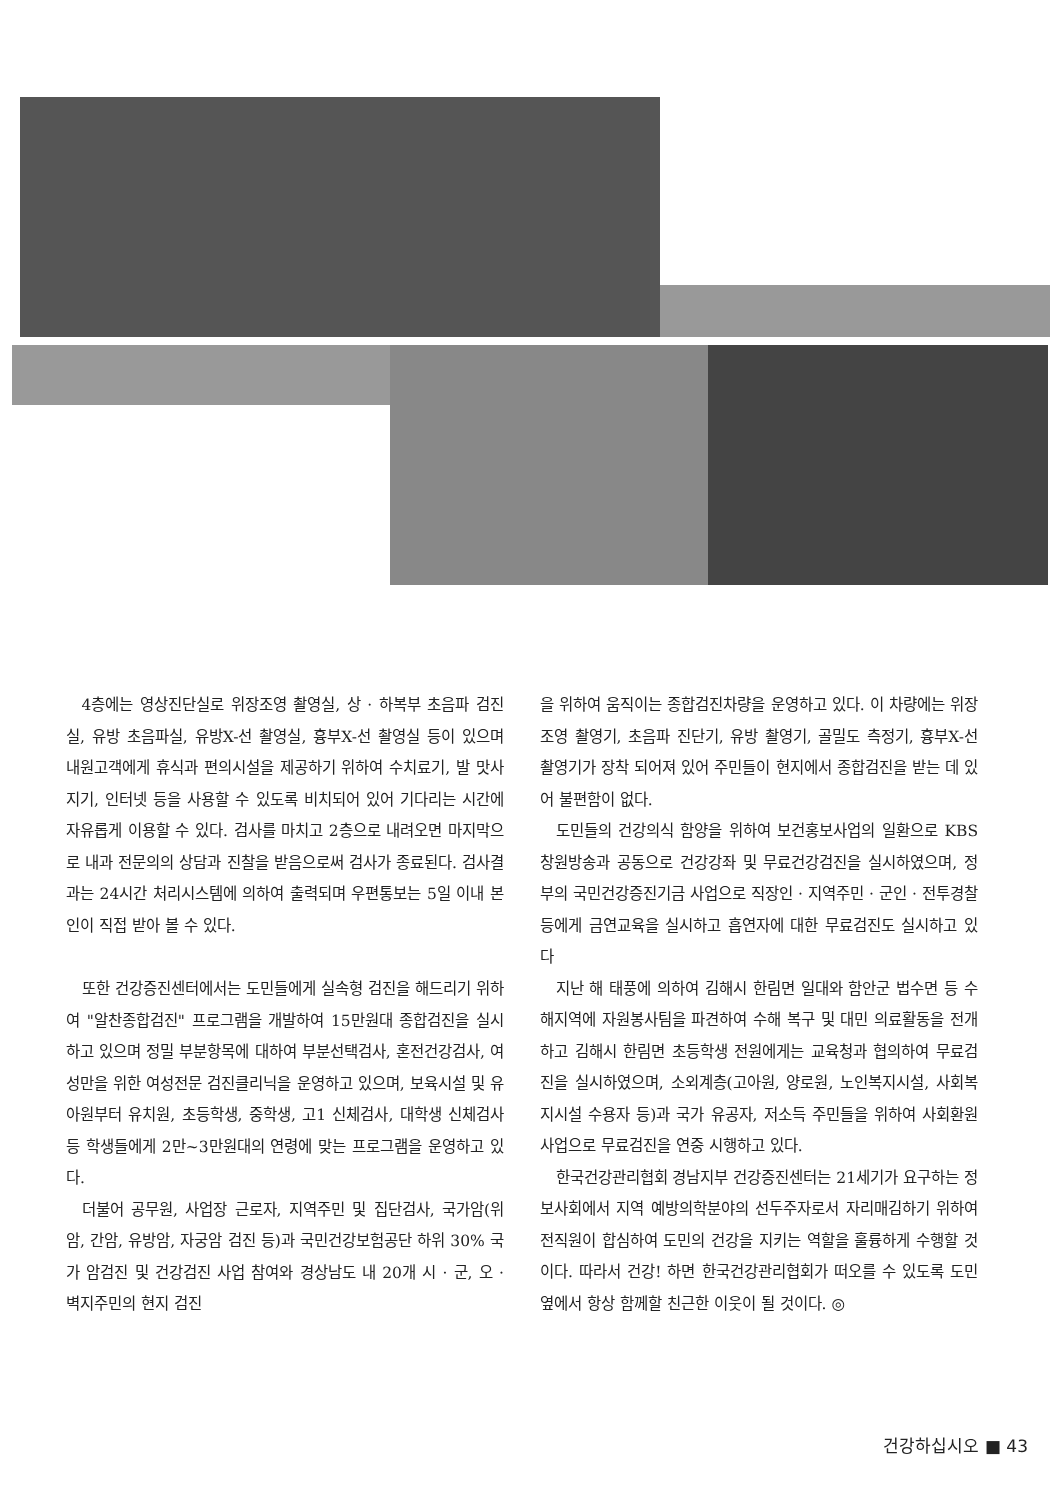4층에는 영상진단실로 위장조영 촬영실, 상 · 하복부 초음파 검진실, 유방 초음파실, 유방X-선 촬영실, 흉부X-선 촬영실 등이 있으며 내원고객에게 휴식과 편의시설을 제공하기 위하여 수치료기, 발 맛사지기, 인터넷 등을 사용할 수 있도록 비치되어 있어 기다리는 시간에 자유롭게 이용할 수 있다. 검사를 마치고 2층으로 내려오면 마지막으로 내과 전문의의 상담과 진찰을 받음으로써 검사가 종료된다. 검사결과는 24시간 처리시스템에 의하여 출력되며 우편통보는 5일 이내 본인이 직접 받아 볼 수 있다.
또한 건강증진센터에서는 도민들에게 실속형 검진을 해드리기 위하여 "알찬종합검진" 프로그램을 개발하여 15만원대 종합검진을 실시하고 있으며 정밀 부분항목에 대하여 부분선택검사, 혼전건강검사, 여성만을 위한 여성전문 검진클리닉을 운영하고 있으며, 보육시설 및 유아원부터 유치원, 초등학생, 중학생, 고1 신체검사, 대학생 신체검사 등 학생들에게 2만~3만원대의 연령에 맞는 프로그램을 운영하고 있다.
더불어 공무원, 사업장 근로자, 지역주민 및 집단검사, 국가암(위암, 간암, 유방암, 자궁암 검진 등)과 국민건강보험공단 하위 30% 국가 암검진 및 건강검진 사업 참여와 경상남도 내 20개 시 · 군, 오 · 벽지주민의 현지 검진
을 위하여 움직이는 종합검진차량을 운영하고 있다. 이 차량에는 위장조영 촬영기, 초음파 진단기, 유방 촬영기, 골밀도 측정기, 흉부X-선 촬영기가 장착 되어져 있어 주민들이 현지에서 종합검진을 받는 데 있어 불편함이 없다.
도민들의 건강의식 함양을 위하여 보건홍보사업의 일환으로 KBS 창원방송과 공동으로 건강강좌 및 무료건강검진을 실시하였으며, 정부의 국민건강증진기금 사업으로 직장인 · 지역주민 · 군인 · 전투경찰 등에게 금연교육을 실시하고 흡연자에 대한 무료검진도 실시하고 있다
지난 해 태풍에 의하여 김해시 한림면 일대와 함안군 법수면 등 수해지역에 자원봉사팀을 파견하여 수해 복구 및 대민 의료활동을 전개하고 김해시 한림면 초등학생 전원에게는 교육청과 협의하여 무료검진을 실시하였으며, 소외계층(고아원, 양로원, 노인복지시설, 사회복지시설 수용자 등)과 국가 유공자, 저소득 주민들을 위하여 사회환원사업으로 무료검진을 연중 시행하고 있다.
한국건강관리협회 경남지부 건강증진센터는 21세기가 요구하는 정보사회에서 지역 예방의학분야의 선두주자로서 자리매김하기 위하여 전직원이 합심하여 도민의 건강을 지키는 역할을 훌륭하게 수행할 것이다. 따라서 건강! 하면 한국건강관리협회가 떠오를 수 있도록 도민 옆에서 항상 함께할 친근한 이웃이 될 것이다. ◎
건강하십시오 ■ 43